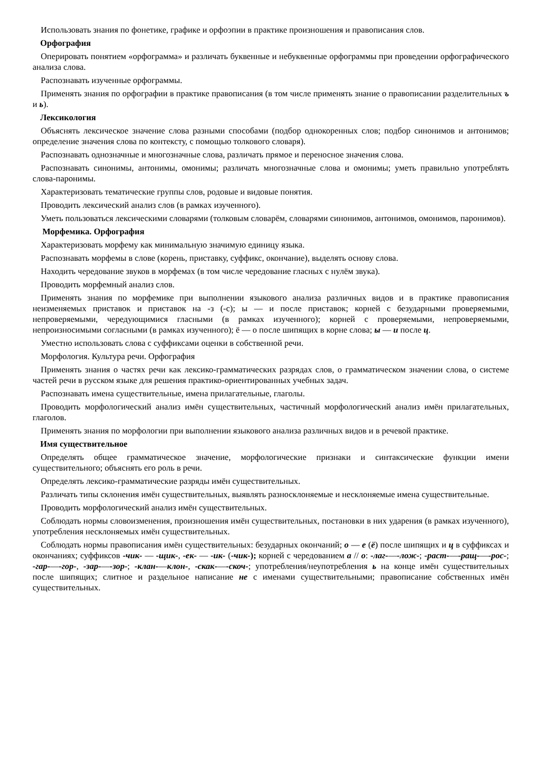Использовать знания по фонетике, графике и орфоэпии в практике произношения и правописания слов.
Орфография
Оперировать понятием «орфограмма» и различать буквенные и небуквенные орфограммы при проведении орфографического анализа слова.
Распознавать изученные орфограммы.
Применять знания по орфографии в практике правописания (в том числе применять знание о правописании разделительных ъ и ь).
Лексикология
Объяснять лексическое значение слова разными способами (подбор однокоренных слов; подбор синонимов и антонимов; определение значения слова по контексту, с помощью толкового словаря).
Распознавать однозначные и многозначные слова, различать прямое и переносное значения слова.
Распознавать синонимы, антонимы, омонимы; различать многозначные слова и омонимы; уметь правильно употреблять слова-паронимы.
Характеризовать тематические группы слов, родовые и видовые понятия.
Проводить лексический анализ слов (в рамках изученного).
Уметь пользоваться лексическими словарями (толковым словарём, словарями синонимов, антонимов, омонимов, паронимов).
Морфемика. Орфография
Характеризовать морфему как минимальную значимую единицу языка.
Распознавать морфемы в слове (корень, приставку, суффикс, окончание), выделять основу слова.
Находить чередование звуков в морфемах (в том числе чередование гласных с нулём звука).
Проводить морфемный анализ слов.
Применять знания по морфемике при выполнении языкового анализа различных видов и в практике правописания неизменяемых приставок и приставок на -з (-с); ы — и после приставок; корней с безударными проверяемыми, непроверяемыми, чередующимися гласными (в рамках изученного); корней с проверяемыми, непроверяемыми, непроизносимыми согласными (в рамках изученного); ё — о после шипящих в корне слова; ы — и после ц.
Уместно использовать слова с суффиксами оценки в собственной речи.
Морфология. Культура речи. Орфография
Применять знания о частях речи как лексико-грамматических разрядах слов, о грамматическом значении слова, о системе частей речи в русском языке для решения практико-ориентированных учебных задач.
Распознавать имена существительные, имена прилагательные, глаголы.
Проводить морфологический анализ имён существительных, частичный морфологический анализ имён прилагательных, глаголов.
Применять знания по морфологии при выполнении языкового анализа различных видов и в речевой практике.
Имя существительное
Определять общее грамматическое значение, морфологические признаки и синтаксические функции имени существительного; объяснять его роль в речи.
Определять лексико-грамматические разряды имён существительных.
Различать типы склонения имён существительных, выявлять разносклоняемые и несклоняемые имена существительные.
Проводить морфологический анализ имён существительных.
Соблюдать нормы словоизменения, произношения имён существительных, постановки в них ударения (в рамках изученного), употребления несклоняемых имён существительных.
Соблюдать нормы правописания имён существительных: безударных окончаний; о — е (ё) после шипящих и ц в суффиксах и окончаниях; суффиксов -чик- — -щик-, -ек- — -ик- (-чик-); корней с чередованием а // о: -лаг-—-лож-; -раст-—-ращ-—-рос-; -гар-—-гор-, -зар-—-зор-; -клан-—клон-, -скак-—-скоч-; употребления/неупотребления ь на конце имён существительных после шипящих; слитное и раздельное написание не с именами существительными; правописание собственных имён существительных.